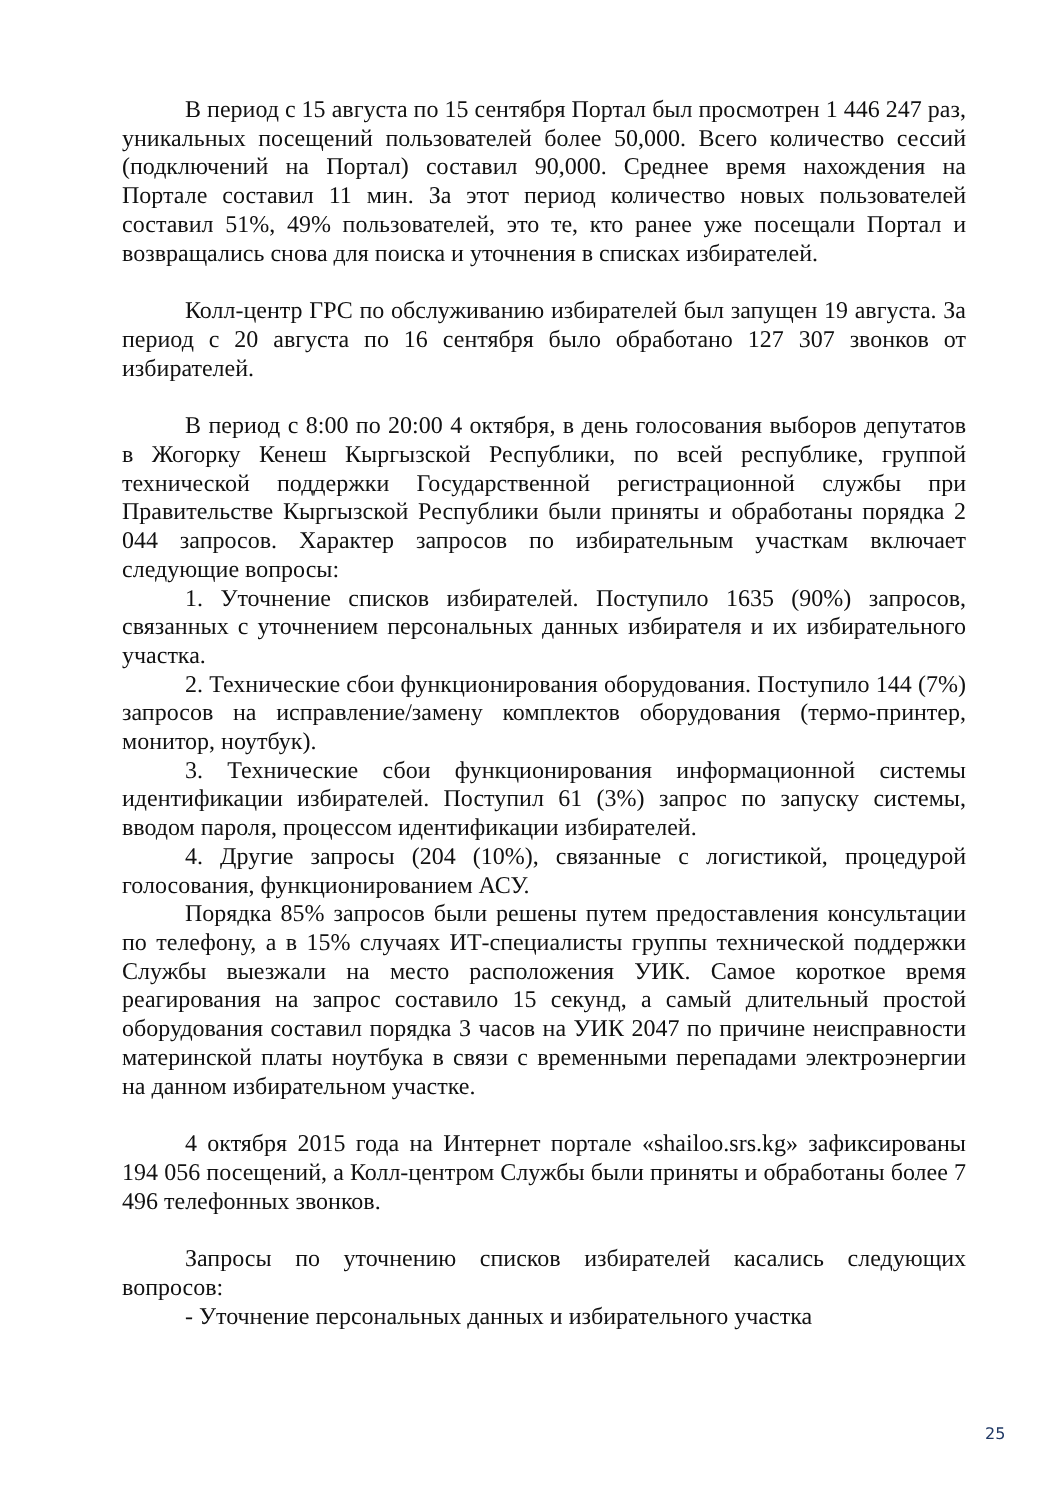В период с 15 августа по 15 сентября Портал был просмотрен 1 446 247 раз, уникальных посещений пользователей более 50,000. Всего количество сессий (подключений на Портал) составил 90,000. Среднее время нахождения на Портале составил 11 мин. За этот период количество новых пользователей составил 51%, 49% пользователей, это те, кто ранее уже посещали Портал и возвращались снова для поиска и уточнения в списках избирателей.
Колл-центр ГРС по обслуживанию избирателей был запущен 19 августа. За период с 20 августа по 16 сентября было обработано 127 307 звонков от избирателей.
В период с 8:00 по 20:00 4 октября, в день голосования выборов депутатов в Жогорку Кенеш Кыргызской Республики, по всей республике, группой технической поддержки Государственной регистрационной службы при Правительстве Кыргызской Республики были приняты и обработаны порядка 2 044 запросов. Характер запросов по избирательным участкам включает следующие вопросы:
1. Уточнение списков избирателей. Поступило 1635 (90%) запросов, связанных с уточнением персональных данных избирателя и их избирательного участка.
2. Технические сбои функционирования оборудования. Поступило 144 (7%) запросов на исправление/замену комплектов оборудования (термо-принтер, монитор, ноутбук).
3. Технические сбои функционирования информационной системы идентификации избирателей. Поступил 61 (3%) запрос по запуску системы, вводом пароля, процессом идентификации избирателей.
4. Другие запросы (204 (10%), связанные с логистикой, процедурой голосования, функционированием АСУ.
Порядка 85% запросов были решены путем предоставления консультации по телефону, а в 15% случаях ИТ-специалисты группы технической поддержки Службы выезжали на место расположения УИК. Самое короткое время реагирования на запрос составило 15 секунд, а самый длительный простой оборудования составил порядка 3 часов на УИК 2047 по причине неисправности материнской платы ноутбука в связи с временными перепадами электроэнергии на данном избирательном участке.
4 октября 2015 года на Интернет портале «shailoo.srs.kg» зафиксированы 194 056 посещений, а Колл-центром Службы были приняты и обработаны более 7 496 телефонных звонков.
Запросы по уточнению списков избирателей касались следующих вопросов:
- Уточнение персональных данных и избирательного участка
25